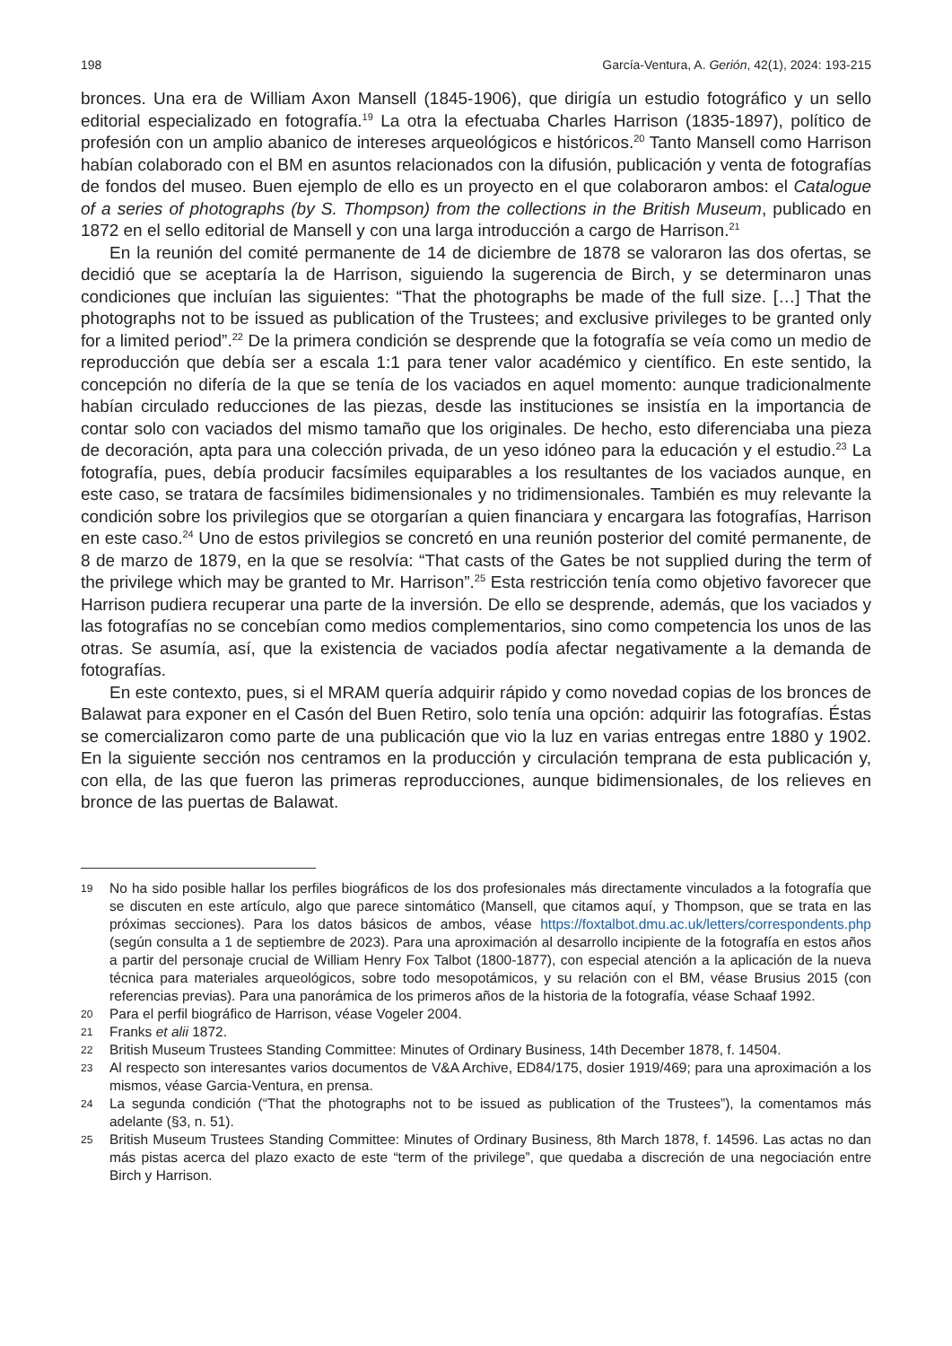198 García-Ventura, A. Gerión, 42(1), 2024: 193-215
bronces. Una era de William Axon Mansell (1845-1906), que dirigía un estudio fotográfico y un sello editorial especializado en fotografía.<sup>19</sup> La otra la efectuaba Charles Harrison (1835-1897), político de profesión con un amplio abanico de intereses arqueológicos e históricos.<sup>20</sup> Tanto Mansell como Harrison habían colaborado con el BM en asuntos relacionados con la difusión, publicación y venta de fotografías de fondos del museo. Buen ejemplo de ello es un proyecto en el que colaboraron ambos: el Catalogue of a series of photographs (by S. Thompson) from the collections in the British Museum, publicado en 1872 en el sello editorial de Mansell y con una larga introducción a cargo de Harrison.<sup>21</sup>
En la reunión del comité permanente de 14 de diciembre de 1878 se valoraron las dos ofertas, se decidió que se aceptaría la de Harrison, siguiendo la sugerencia de Birch, y se determinaron unas condiciones que incluían las siguientes: “That the photographs be made of the full size. […] That the photographs not to be issued as publication of the Trustees; and exclusive privileges to be granted only for a limited period”.<sup>22</sup> De la primera condición se desprende que la fotografía se veía como un medio de reproducción que debía ser a escala 1:1 para tener valor académico y científico. En este sentido, la concepción no difería de la que se tenía de los vaciados en aquel momento: aunque tradicionalmente habían circulado reducciones de las piezas, desde las instituciones se insistía en la importancia de contar solo con vaciados del mismo tamaño que los originales. De hecho, esto diferenciaba una pieza de decoración, apta para una colección privada, de un yeso idóneo para la educación y el estudio.<sup>23</sup> La fotografía, pues, debía producir facsímiles equiparables a los resultantes de los vaciados aunque, en este caso, se tratara de facsímiles bidimensionales y no tridimensionales. También es muy relevante la condición sobre los privilegios que se otorgarían a quien financiara y encargara las fotografías, Harrison en este caso.<sup>24</sup> Uno de estos privilegios se concretó en una reunión posterior del comité permanente, de 8 de marzo de 1879, en la que se resolvía: “That casts of the Gates be not supplied during the term of the privilege which may be granted to Mr. Harrison”.<sup>25</sup> Esta restricción tenía como objetivo favorecer que Harrison pudiera recuperar una parte de la inversión. De ello se desprende, además, que los vaciados y las fotografías no se concebían como medios complementarios, sino como competencia los unos de las otras. Se asumía, así, que la existencia de vaciados podía afectar negativamente a la demanda de fotografías.
En este contexto, pues, si el MRAM quería adquirir rápido y como novedad copias de los bronces de Balawat para exponer en el Casón del Buen Retiro, solo tenía una opción: adquirir las fotografías. Éstas se comercializaron como parte de una publicación que vio la luz en varias entregas entre 1880 y 1902. En la siguiente sección nos centramos en la producción y circulación temprana de esta publicación y, con ella, de las que fueron las primeras reproducciones, aunque bidimensionales, de los relieves en bronce de las puertas de Balawat.
19 No ha sido posible hallar los perfiles biográficos de los dos profesionales más directamente vinculados a la fotografía que se discuten en este artículo, algo que parece sintomático (Mansell, que citamos aquí, y Thompson, que se trata en las próximas secciones). Para los datos básicos de ambos, véase https://foxtalbot.dmu.ac.uk/letters/correspondents.php (según consulta a 1 de septiembre de 2023). Para una aproximación al desarrollo incipiente de la fotografía en estos años a partir del personaje crucial de William Henry Fox Talbot (1800-1877), con especial atención a la aplicación de la nueva técnica para materiales arqueológicos, sobre todo mesopotámicos, y su relación con el BM, véase Brusius 2015 (con referencias previas). Para una panorámica de los primeros años de la historia de la fotografía, véase Schaaf 1992.
20 Para el perfil biográfico de Harrison, véase Vogeler 2004.
21 Franks et alii 1872.
22 British Museum Trustees Standing Committee: Minutes of Ordinary Business, 14th December 1878, f. 14504.
23 Al respecto son interesantes varios documentos de V&A Archive, ED84/175, dosier 1919/469; para una aproximación a los mismos, véase Garcia-Ventura, en prensa.
24 La segunda condición (“That the photographs not to be issued as publication of the Trustees”), la comentamos más adelante (§3, n. 51).
25 British Museum Trustees Standing Committee: Minutes of Ordinary Business, 8th March 1878, f. 14596. Las actas no dan más pistas acerca del plazo exacto de este “term of the privilege”, que quedaba a discreción de una negociación entre Birch y Harrison.